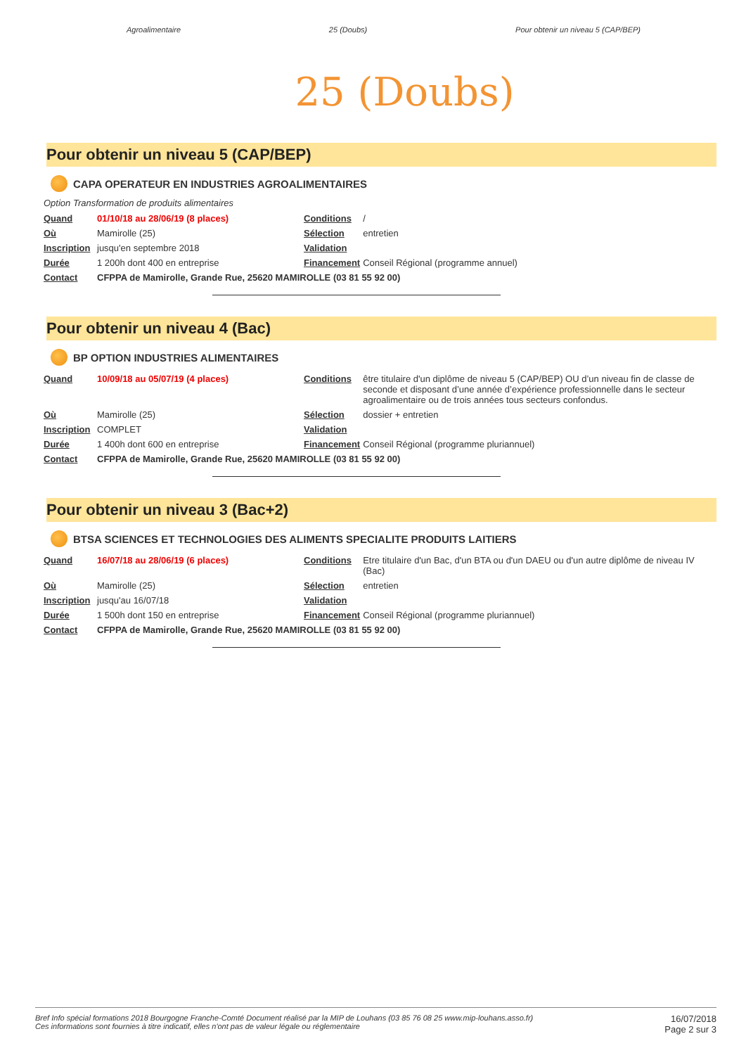Agroalimentaire 25 (Doubs) Pour obtenir un niveau 5 (CAP/BEP)
25 (Doubs)
Pour obtenir un niveau 5 (CAP/BEP)
CAPA OPERATEUR EN INDUSTRIES AGROALIMENTAIRES
Option Transformation de produits alimentaires
| Quand | 01/10/18 au 28/06/19 (8 places) | Conditions | / |
| Où | Mamirolle (25) | Sélection | entretien |
| Inscription | jusqu'en septembre 2018 | Validation | |
| Durée | 1 200h dont 400 en entreprise | Financement | Conseil Régional (programme annuel) |
| Contact | CFPPA de Mamirolle, Grande Rue, 25620 MAMIROLLE (03 81 55 92 00) | | |
Pour obtenir un niveau 4 (Bac)
BP OPTION INDUSTRIES ALIMENTAIRES
| Quand | 10/09/18 au 05/07/19 (4 places) | Conditions | être titulaire d'un diplôme de niveau 5 (CAP/BEP) OU d’un niveau fin de classe de seconde et disposant d’une année d’expérience professionnelle dans le secteur agroalimentaire ou de trois années tous secteurs confondus. |
| Où | Mamirolle (25) | Sélection | dossier + entretien |
| Inscription | COMPLET | Validation | |
| Durée | 1 400h dont 600 en entreprise | Financement | Conseil Régional (programme pluriannuel) |
| Contact | CFPPA de Mamirolle, Grande Rue, 25620 MAMIROLLE (03 81 55 92 00) | | |
Pour obtenir un niveau 3 (Bac+2)
BTSA SCIENCES ET TECHNOLOGIES DES ALIMENTS SPECIALITE PRODUITS LAITIERS
| Quand | 16/07/18 au 28/06/19 (6 places) | Conditions | Etre titulaire d'un Bac, d'un BTA ou d'un DAEU ou d'un autre diplôme de niveau IV (Bac) |
| Où | Mamirolle (25) | Sélection | entretien |
| Inscription | jusqu'au 16/07/18 | Validation | |
| Durée | 1 500h dont 150 en entreprise | Financement | Conseil Régional (programme pluriannuel) |
| Contact | CFPPA de Mamirolle, Grande Rue, 25620 MAMIROLLE (03 81 55 92 00) | | |
Bref Info spécial formations 2018 Bourgogne Franche-Comté Document réalisé par la MIP de Louhans (03 85 76 08 25 www.mip-louhans.asso.fr)
Ces informations sont fournies à titre indicatif, elles n'ont pas de valeur légale ou réglementaire
16/07/2018
Page 2 sur 3